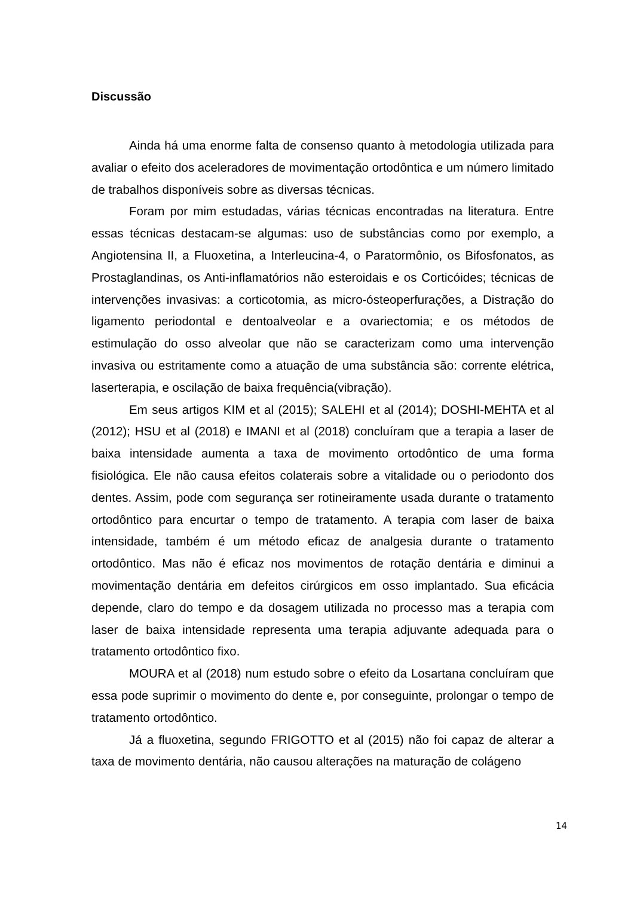Discussão
Ainda há uma enorme falta de consenso quanto à metodologia utilizada para avaliar o efeito dos aceleradores de movimentação ortodôntica e um número limitado de trabalhos disponíveis sobre as diversas técnicas.
Foram por mim estudadas, várias técnicas encontradas na literatura. Entre essas técnicas destacam-se algumas: uso de substâncias como por exemplo, a Angiotensina II, a Fluoxetina, a Interleucina-4, o Paratormônio, os Bifosfonatos, as Prostaglandinas, os Anti-inflamatórios não esteroidais e os Corticóides; técnicas de intervenções invasivas: a corticotomia, as micro-ósteoperfurações, a Distração do ligamento periodontal e dentoalveolar e a ovariectomia; e os métodos de estimulação do osso alveolar que não se caracterizam como uma intervenção invasiva ou estritamente como a atuação de uma substância são: corrente elétrica, laserterapia, e oscilação de baixa frequência(vibração).
Em seus artigos KIM et al (2015); SALEHI et al (2014); DOSHI-MEHTA et al (2012); HSU et al (2018) e IMANI et al (2018) concluíram que a terapia a laser de baixa intensidade aumenta a taxa de movimento ortodôntico de uma forma fisiológica. Ele não causa efeitos colaterais sobre a vitalidade ou o periodonto dos dentes. Assim, pode com segurança ser rotineiramente usada durante o tratamento ortodôntico para encurtar o tempo de tratamento. A terapia com laser de baixa intensidade, também é um método eficaz de analgesia durante o tratamento ortodôntico. Mas não é eficaz nos movimentos de rotação dentária e diminui a movimentação dentária em defeitos cirúrgicos em osso implantado. Sua eficácia depende, claro do tempo e da dosagem utilizada no processo mas a terapia com laser de baixa intensidade representa uma terapia adjuvante adequada para o tratamento ortodôntico fixo.
MOURA et al (2018) num estudo sobre o efeito da Losartana concluíram que essa pode suprimir o movimento do dente e, por conseguinte, prolongar o tempo de tratamento ortodôntico.
Já a fluoxetina, segundo FRIGOTTO et al (2015) não foi capaz de alterar a taxa de movimento dentária, não causou alterações na maturação de colágeno
14